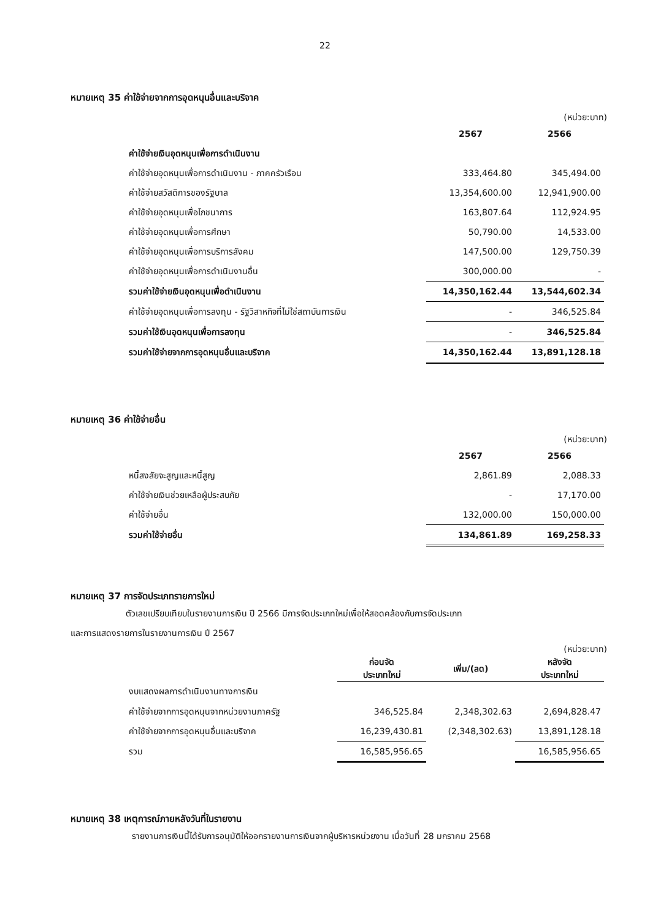22
หมายเหตุ 35 ค่าใช้จ่ายจากการอุดหนุนอื่นและบริจาค
(หน่วย:บาท)
| | 2567 | 2566 |
| ค่าใช้จ่ายเงินอุดหนุนเพื่อการดำเนินงาน | | |
| ค่าใช้จ่ายอุดหนุนเพื่อการดำเนินงาน - ภาคครัวเรือน | 333,464.80 | 345,494.00 |
| ค่าใช้จ่ายสวัสดิการของรัฐบาล | 13,354,600.00 | 12,941,900.00 |
| ค่าใช้จ่ายอุดหนุนเพื่อโภชนาการ | 163,807.64 | 112,924.95 |
| ค่าใช้จ่ายอุดหนุนเพื่อการศึกษา | 50,790.00 | 14,533.00 |
| ค่าใช้จ่ายอุดหนุนเพื่อการบริการสังคม | 147,500.00 | 129,750.39 |
| ค่าใช้จ่ายอุดหนุนเพื่อการดำเนินงานอื่น | 300,000.00 | - |
| รวมค่าใช้จ่ายเงินอุดหนุนเพื่อดำเนินงาน | 14,350,162.44 | 13,544,602.34 |
| ค่าใช้จ่ายอุดหนุนเพื่อการลงทุน - รัฐวิสาหกิจที่ไม่ใช่สถาบันการเงิน | - | 346,525.84 |
| รวมค่าใช้เงินอุดหนุนเพื่อการลงทุน | - | 346,525.84 |
| รวมค่าใช้จ่ายจากการอุดหนุนอื่นและบริจาค | 14,350,162.44 | 13,891,128.18 |
หมายเหตุ 36 ค่าใช้จ่ายอื่น
(หน่วย:บาท)
| | 2567 | 2566 |
| หนี้สงสัยจะสูญและหนี้สูญ | 2,861.89 | 2,088.33 |
| ค่าใช้จ่ายเงินช่วยเหลือผู้ประสบภัย | - | 17,170.00 |
| ค่าใช้จ่ายอื่น | 132,000.00 | 150,000.00 |
| รวมค่าใช้จ่ายอื่น | 134,861.89 | 169,258.33 |
หมายเหตุ 37 การจัดประเภทรายการใหม่
ตัวเลขเปรียบเทียบในรายงานการเงิน ปี 2566 มีการจัดประเภทใหม่เพื่อให้สอดคล้องกับการจัดประเภท
และการแสดงรายการในรายงานการเงิน ปี 2567
(หน่วย:บาท)
| | ก่อนจัด ประเภทใหม่ | เพิ่ม/(ลด) | หลังจัด ประเภทใหม่ |
| งบแสดงผลการดำเนินงานทางการเงิน | | | |
| ค่าใช้จ่ายจากการอุดหนุนจากหน่วยงานภาครัฐ | 346,525.84 | 2,348,302.63 | 2,694,828.47 |
| ค่าใช้จ่ายจากการอุดหนุนอื่นและบริจาค | 16,239,430.81 | (2,348,302.63) | 13,891,128.18 |
| รวม | 16,585,956.65 | | 16,585,956.65 |
หมายเหตุ 38 เหตุการณ์ภายหลังวันที่ในรายงาน
รายงานการเงินนี้ได้รับการอนุมัติให้ออกรายงานการเงินจากผู้บริหารหน่วยงาน เมื่อวันที่ 28 มกราคม 2568